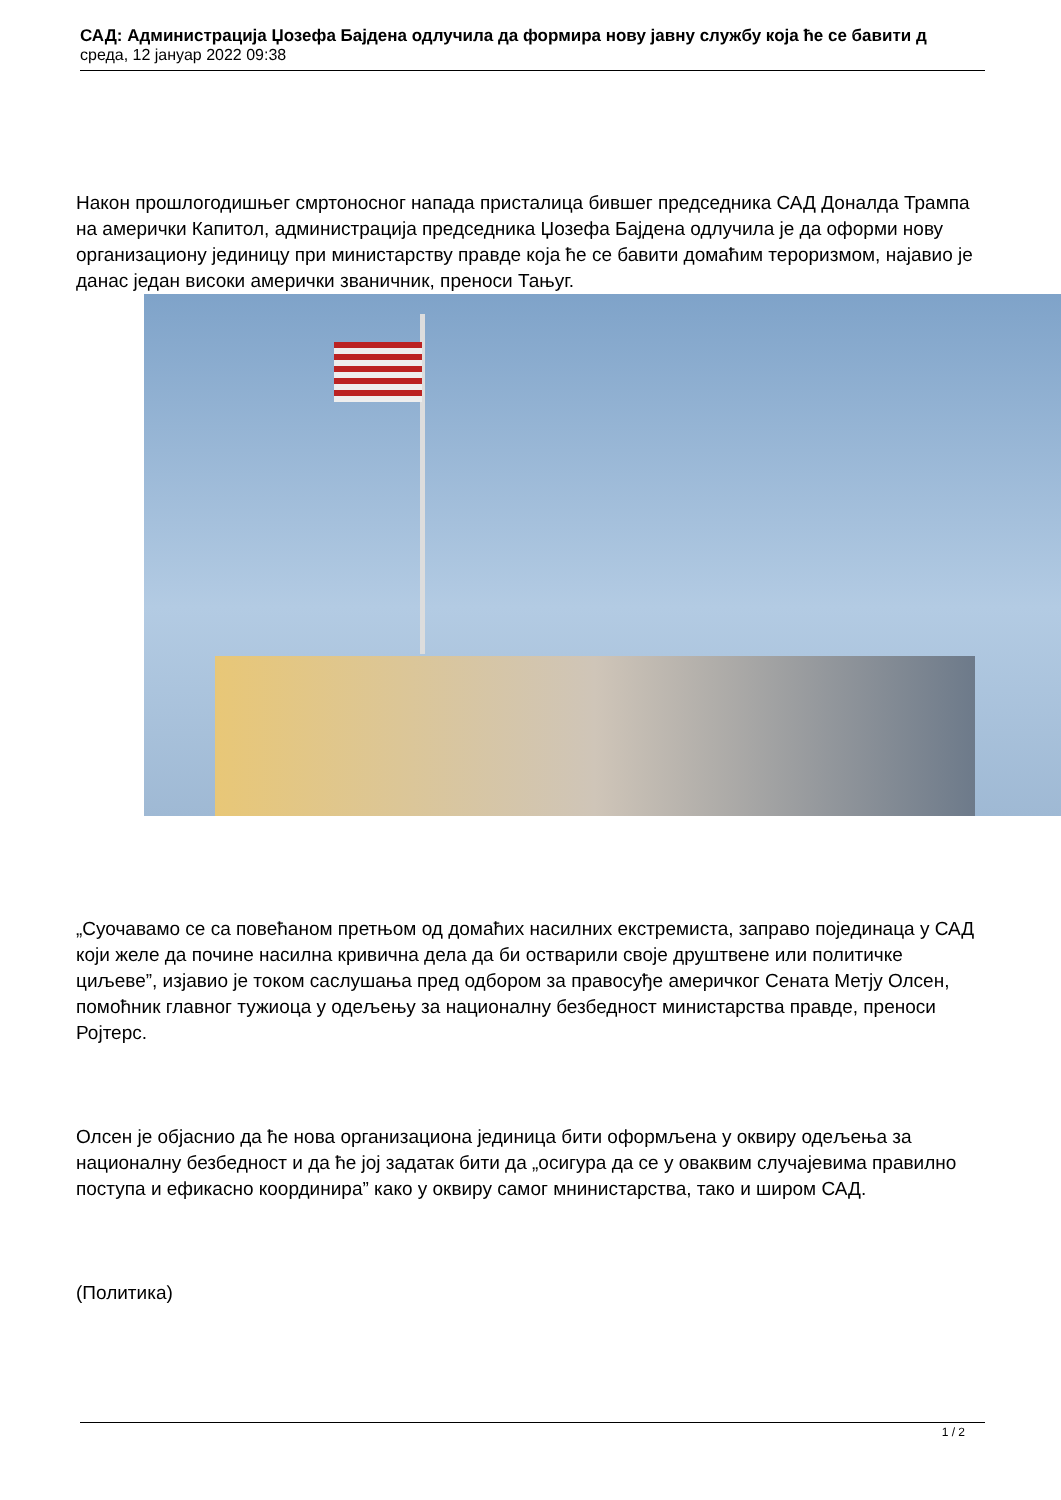САД: Администрација Џозефа Бајдена одлучила да формира нову јавну службу која ће се бавити д
среда, 12 јануар 2022 09:38
Након прошлогодишњег смртоносног напада присталица бившег председника САД Доналда Трампа на амерички Капитол, администрација председника Џозефа Бајдена одлучила је да оформи нову организациону јединицу при министарству правде која ће се бавити домаћим тероризмом, најавио је данас један високи амерички званичник, преноси Тањуг.
„Суочавамо се са повећаном претњом од домаћих насилних екстремиста, заправо појединаца у САД који желе да почине насилна кривична дела да би остварили своје друштвене или политичке циљеве”, изјавио је током саслушања пред одбором за правосуђе америчког Сената Метју Олсен, помоћник главног тужиоца у одељењу за националну безбедност министарства правде, преноси Ројтерс.
Олсен је објаснио да ће нова организациона јединица бити оформљена у оквиру одељења за националну безбедност и да ће јој задатак бити да „осигура да се у оваквим случајевима правилно поступа и ефикасно координира” како у оквиру самог мнинистарства, тако и широм САД.
(Политика)
1 / 2